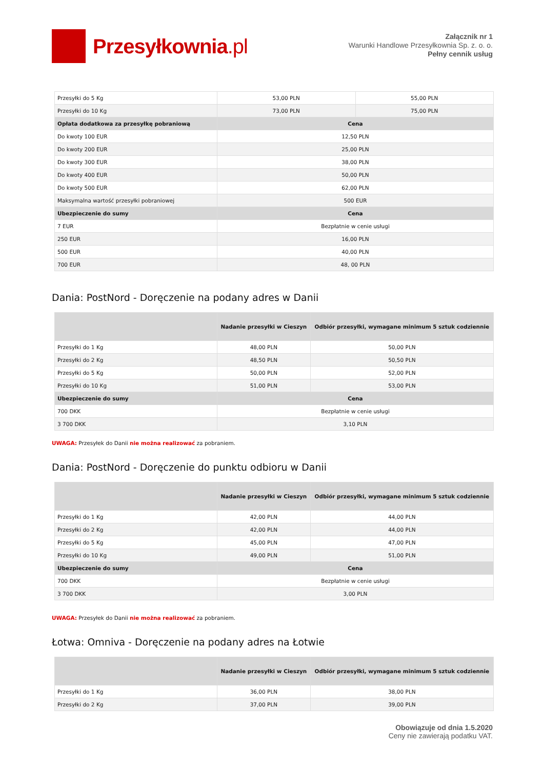Przesyłkownia.pl
Załącznik nr 1
Warunki Handlowe Przesyłkownia Sp. z. o. o.
Pełny cennik usług
| Przesyłki do 5 Kg | 53,00 PLN | 55,00 PLN |
| Przesyłki do 10 Kg | 73,00 PLN | 75,00 PLN |
| Opłata dodatkowa za przesyłkę pobraniową | Cena | |
| Do kwoty 100 EUR | 12,50 PLN | |
| Do kwoty 200 EUR | 25,00 PLN | |
| Do kwoty 300 EUR | 38,00 PLN | |
| Do kwoty 400 EUR | 50,00 PLN | |
| Do kwoty 500 EUR | 62,00 PLN | |
| Maksymalna wartość przesyłki pobraniowej | 500 EUR | |
| Ubezpieczenie do sumy | Cena | |
| 7 EUR | Bezpłatnie w cenie usługi | |
| 250 EUR | 16,00 PLN | |
| 500 EUR | 40,00 PLN | |
| 700 EUR | 48, 00 PLN | |
Dania: PostNord - Doręczenie na podany adres w Danii
| | Nadanie przesyłki w Cieszyn | Odbiór przesyłki, wymagane minimum 5 sztuk codziennie |
| --- | --- | --- |
| Przesyłki do 1 Kg | 48,00 PLN | 50,00 PLN |
| Przesyłki do 2 Kg | 48,50 PLN | 50,50 PLN |
| Przesyłki do 5 Kg | 50,00 PLN | 52,00 PLN |
| Przesyłki do 10 Kg | 51,00 PLN | 53,00 PLN |
| Ubezpieczenie do sumy | Cena | |
| 700 DKK | Bezpłatnie w cenie usługi | |
| 3 700 DKK | 3,10 PLN | |
UWAGA: Przesyłek do Danii nie można realizować za pobraniem.
Dania: PostNord - Doręczenie do punktu odbioru w Danii
| | Nadanie przesyłki w Cieszyn | Odbiór przesyłki, wymagane minimum 5 sztuk codziennie |
| --- | --- | --- |
| Przesyłki do 1 Kg | 42,00 PLN | 44,00 PLN |
| Przesyłki do 2 Kg | 42,00 PLN | 44,00 PLN |
| Przesyłki do 5 Kg | 45,00 PLN | 47,00 PLN |
| Przesyłki do 10 Kg | 49,00 PLN | 51,00 PLN |
| Ubezpieczenie do sumy | Cena | |
| 700 DKK | Bezpłatnie w cenie usługi | |
| 3 700 DKK | 3,00 PLN | |
UWAGA: Przesyłek do Danii nie można realizować za pobraniem.
Łotwa: Omniva - Doręczenie na podany adres na Łotwie
| | Nadanie przesyłki w Cieszyn | Odbiór przesyłki, wymagane minimum 5 sztuk codziennie |
| --- | --- | --- |
| Przesyłki do 1 Kg | 36,00 PLN | 38,00 PLN |
| Przesyłki do 2 Kg | 37,00 PLN | 39,00 PLN |
Obowiązuje od dnia 1.5.2020
Ceny nie zawierają podatku VAT.